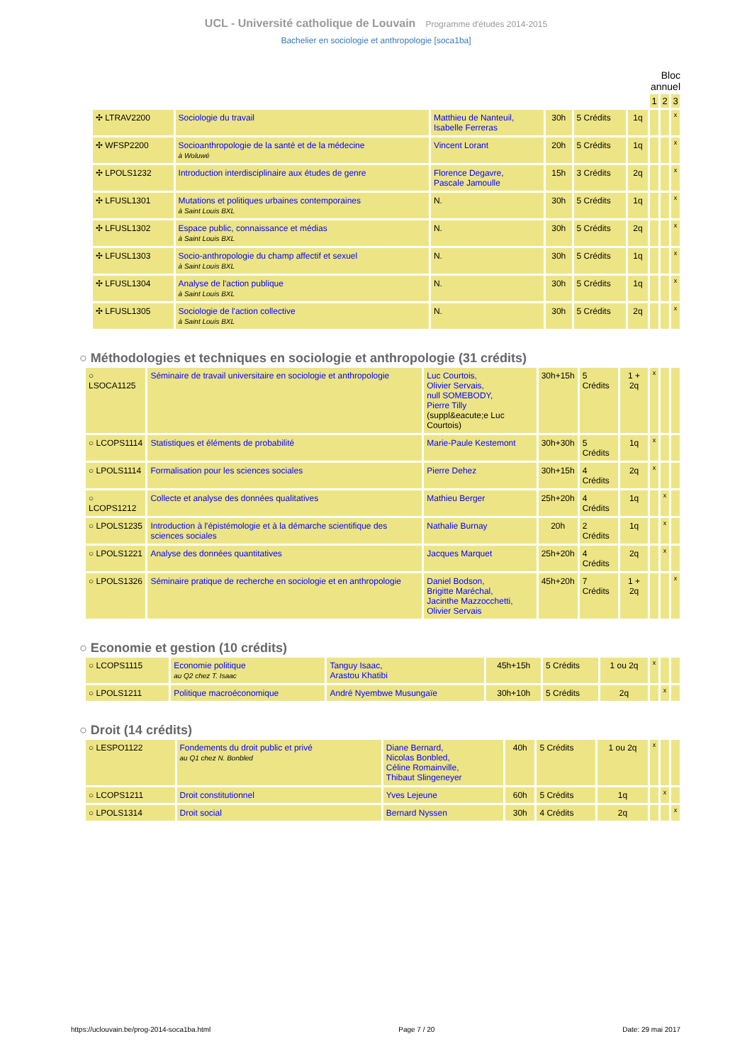UCL - Université catholique de Louvain Programme d'études 2014-2015
Bachelier en sociologie et anthropologie [soca1ba]
Bloc
annuel
| | | | | | | 1 | 2 | 3 |
| ✣ LTRAV2200 | Sociologie du travail | Matthieu de Nanteuil, Isabelle Ferreras | 30h | 5 Crédits | 1q | | | x |
| ✣ WFSP2200 | Socioanthropologie de la santé et de la médecine à Woluwé | Vincent Lorant | 20h | 5 Crédits | 1q | | | x |
| ✣ LPOLS1232 | Introduction interdisciplinaire aux études de genre | Florence Degavre, Pascale Jamoulle | 15h | 3 Crédits | 2q | | | x |
| ✣ LFUSL1301 | Mutations et politiques urbaines contemporaines à Saint Louis BXL | N. | 30h | 5 Crédits | 1q | | | x |
| ✣ LFUSL1302 | Espace public, connaissance et médias à Saint Louis BXL | N. | 30h | 5 Crédits | 2q | | | x |
| ✣ LFUSL1303 | Socio-anthropologie du champ affectif et sexuel à Saint Louis BXL | N. | 30h | 5 Crédits | 1q | | | x |
| ✣ LFUSL1304 | Analyse de l'action publique à Saint Louis BXL | N. | 30h | 5 Crédits | 1q | | | x |
| ✣ LFUSL1305 | Sociologie de l'action collective à Saint Louis BXL | N. | 30h | 5 Crédits | 2q | | | x |
○ Méthodologies et techniques en sociologie et anthropologie (31 crédits)
| ○ LSOCA1125 | Séminaire de travail universitaire en sociologie et anthropologie | Luc Courtois, Olivier Servais, null SOMEBODY, Pierre Tilly (suppl&eacute;e Luc Courtois) | 30h+15h | 5 Crédits | 1 + 2q | x | | |
| ○ LCOPS1114 | Statistiques et éléments de probabilité | Marie-Paule Kestemont | 30h+30h | 5 Crédits | 1q | x | | |
| ○ LPOLS1114 | Formalisation pour les sciences sociales | Pierre Dehez | 30h+15h | 4 Crédits | 2q | x | | |
| ○ LCOPS1212 | Collecte et analyse des données qualitatives | Mathieu Berger | 25h+20h | 4 Crédits | 1q | | x | |
| ○ LPOLS1235 | Introduction à l'épistémologie et à la démarche scientifique des sciences sociales | Nathalie Burnay | 20h | 2 Crédits | 1q | | x | |
| ○ LPOLS1221 | Analyse des données quantitatives | Jacques Marquet | 25h+20h | 4 Crédits | 2q | | x | |
| ○ LPOLS1326 | Séminaire pratique de recherche en sociologie et en anthropologie | Daniel Bodson, Brigitte Maréchal, Jacinthe Mazzocchetti, Olivier Servais | 45h+20h | 7 Crédits | 1 + 2q | | | x |
○ Economie et gestion (10 crédits)
| ○ LCOPS1115 | Economie politique au Q2 chez T. Isaac | Tanguy Isaac, Arastou Khatibi | 45h+15h | 5 Crédits | 1 ou 2q | x | | |
| ○ LPOLS1211 | Politique macroéconomique | André Nyembwe Musungaïe | 30h+10h | 5 Crédits | 2q | | x | |
○ Droit (14 crédits)
| ○ LESPO1122 | Fondements du droit public et privé au Q1 chez N. Bonbled | Diane Bernard, Nicolas Bonbled, Céline Romainville, Thibaut Slingeneyer | 40h | 5 Crédits | 1 ou 2q | x | | |
| ○ LCOPS1211 | Droit constitutionnel | Yves Lejeune | 60h | 5 Crédits | 1q | | x | |
| ○ LPOLS1314 | Droit social | Bernard Nyssen | 30h | 4 Crédits | 2q | | | x |
https://uclouvain.be/prog-2014-soca1ba.html Page 7 / 20 Date: 29 mai 2017